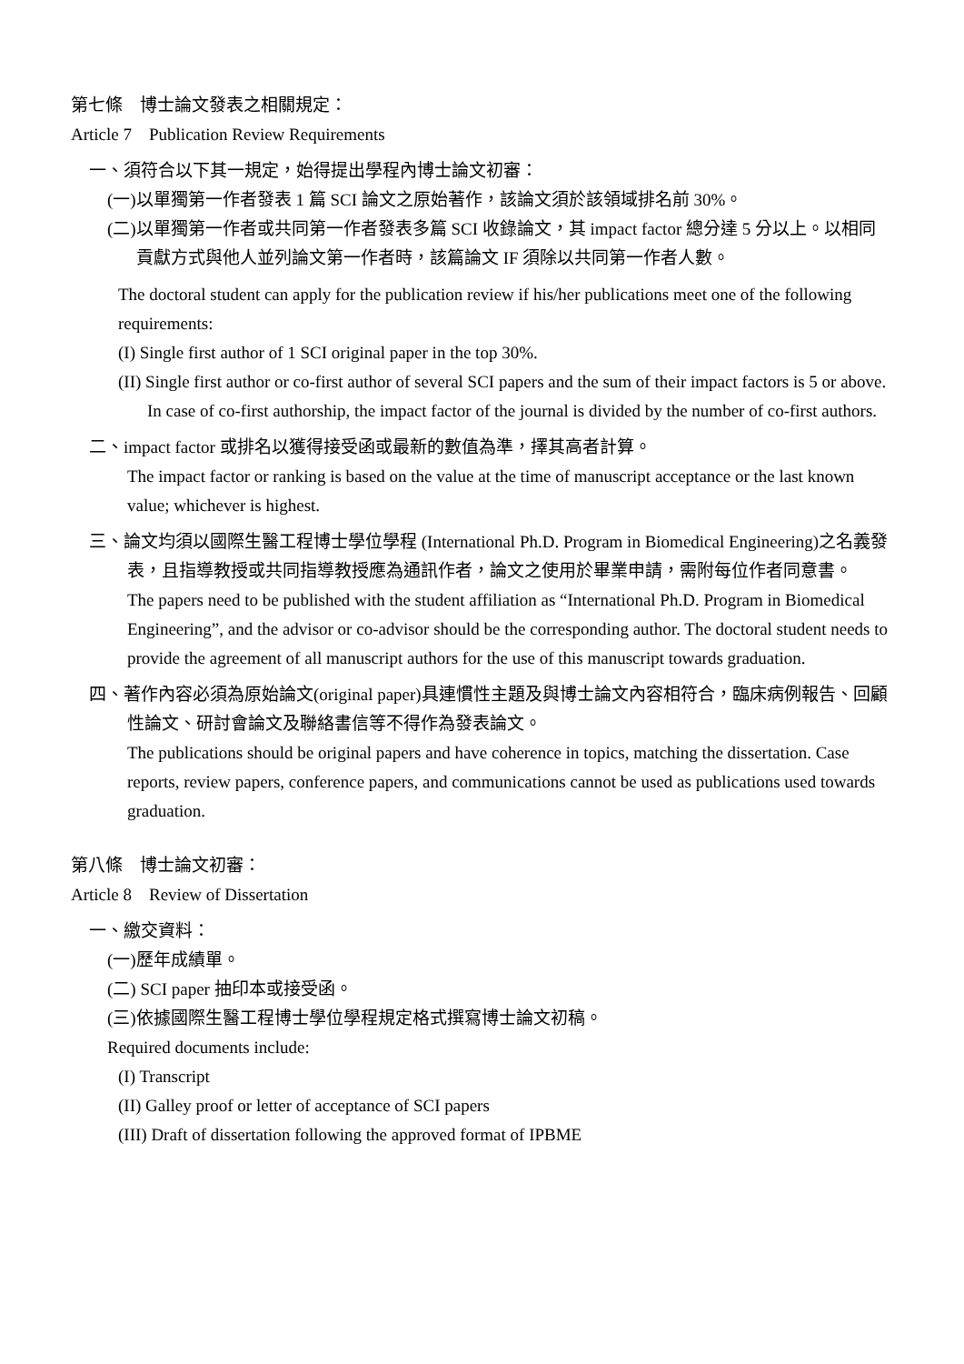第七條　博士論文發表之相關規定：
Article 7　Publication Review Requirements
一、須符合以下其一規定，始得提出學程內博士論文初審：
(一)以單獨第一作者發表 1 篇 SCI 論文之原始著作，該論文須於該領域排名前 30%。
(二)以單獨第一作者或共同第一作者發表多篇 SCI 收錄論文，其 impact factor 總分達 5 分以上。以相同貢獻方式與他人並列論文第一作者時，該篇論文 IF 須除以共同第一作者人數。
The doctoral student can apply for the publication review if his/her publications meet one of the following requirements:
(I) Single first author of 1 SCI original paper in the top 30%.
(II) Single first author or co-first author of several SCI papers and the sum of their impact factors is 5 or above. In case of co-first authorship, the impact factor of the journal is divided by the number of co-first authors.
二、impact factor 或排名以獲得接受函或最新的數值為準，擇其高者計算。
The impact factor or ranking is based on the value at the time of manuscript acceptance or the last known value; whichever is highest.
三、論文均須以國際生醫工程博士學位學程 (International Ph.D. Program in Biomedical Engineering)之名義發表，且指導教授或共同指導教授應為通訊作者，論文之使用於畢業申請，需附每位作者同意書。
The papers need to be published with the student affiliation as “International Ph.D. Program in Biomedical Engineering”, and the advisor or co-advisor should be the corresponding author. The doctoral student needs to provide the agreement of all manuscript authors for the use of this manuscript towards graduation.
四、著作內容必須為原始論文(original paper)具連慣性主題及與博士論文內容相符合，臨床病例報告、回顧性論文、研討會論文及聯絡書信等不得作為發表論文。
The publications should be original papers and have coherence in topics, matching the dissertation. Case reports, review papers, conference papers, and communications cannot be used as publications used towards graduation.
第八條　博士論文初審：
Article 8　Review of Dissertation
一、繳交資料：
(一)歷年成績單。
(二) SCI paper 抽印本或接受函。
(三)依據國際生醫工程博士學位學程規定格式撰寫博士論文初稿。
Required documents include:
(I) Transcript
(II) Galley proof or letter of acceptance of SCI papers
(III) Draft of dissertation following the approved format of IPBME